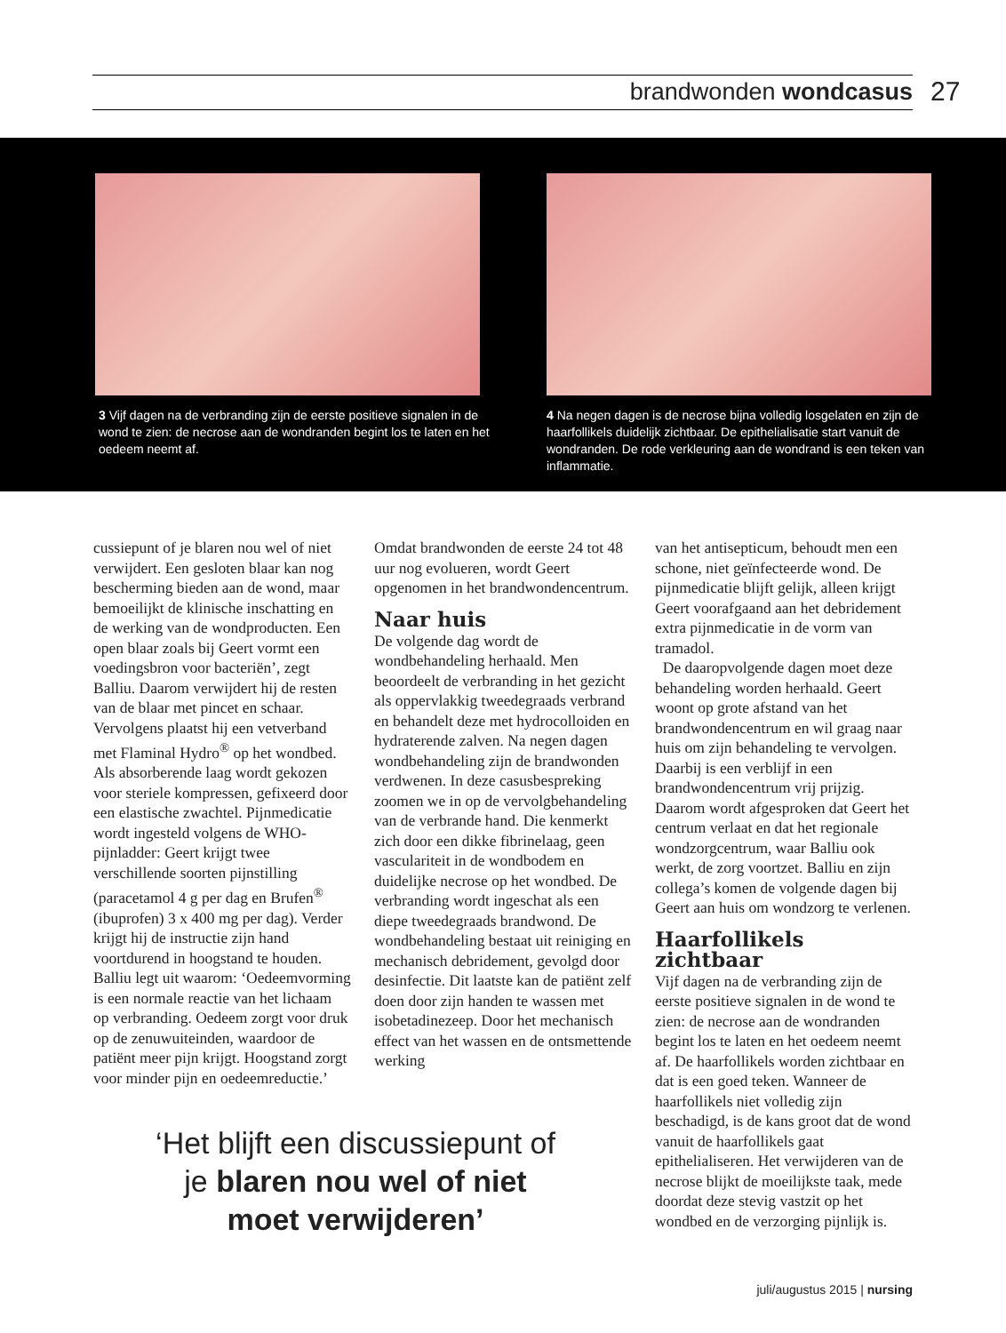brandwonden wondcasus 27
3 Vijf dagen na de verbranding zijn de eerste positieve signalen in de wond te zien: de necrose aan de wondranden begint los te laten en het oedeem neemt af.
4 Na negen dagen is de necrose bijna volledig losgelaten en zijn de haarfollikels duidelijk zichtbaar. De epithelialisatie start vanuit de wondranden. De rode verkleuring aan de wondrand is een teken van inflammatie.
cussiepunt of je blaren nou wel of niet verwijdert. Een gesloten blaar kan nog bescherming bieden aan de wond, maar bemoeilijkt de klinische inschatting en de werking van de wondproducten. Een open blaar zoals bij Geert vormt een voedingsbron voor bacteriën’, zegt Balliu. Daarom verwijdert hij de resten van de blaar met pincet en schaar. Vervolgens plaatst hij een vetverband met Flaminal Hydro<sup>®</sup> op het wondbed. Als absorberende laag wordt gekozen voor steriele kompressen, gefixeerd door een elastische zwachtel. Pijnmedicatie wordt ingesteld volgens de WHO-pijnladder: Geert krijgt twee verschillende soorten pijnstilling (paracetamol 4 g per dag en Brufen<sup>®</sup> (ibuprofen) 3 x 400 mg per dag). Verder krijgt hij de instructie zijn hand voortdurend in hoogstand te houden. Balliu legt uit waarom: ‘Oedeemvorming is een normale reactie van het lichaam op verbranding. Oedeem zorgt voor druk op de zenuwuiteinden, waardoor de patiënt meer pijn krijgt. Hoogstand zorgt voor minder pijn en oedeemreductie.’
Omdat brandwonden de eerste 24 tot 48 uur nog evolueren, wordt Geert opgenomen in het brandwondencentrum.
Naar huis
De volgende dag wordt de wondbehandeling herhaald. Men beoordeelt de verbranding in het gezicht als oppervlakkig tweedegraads verbrand en behandelt deze met hydrocolloiden en hydraterende zalven. Na negen dagen wondbehandeling zijn de brandwonden verdwenen. In deze casusbespreking zoomen we in op de vervolgbehandeling van de verbrande hand. Die kenmerkt zich door een dikke fibrinelaag, geen vasculariteit in de wondbodem en duidelijke necrose op het wondbed. De verbranding wordt ingeschat als een diepe tweedegraads brandwond. De wondbehandeling bestaat uit reiniging en mechanisch debridement, gevolgd door desinfectie. Dit laatste kan de patiënt zelf doen door zijn handen te wassen met isobetadinezeep. Door het mechanisch effect van het wassen en de ontsmettende werking
van het antisepticum, behoudt men een schone, niet geïnfecteerde wond. De pijnmedicatie blijft gelijk, alleen krijgt Geert voorafgaand aan het debridement extra pijnmedicatie in de vorm van tramadol.
De daaropvolgende dagen moet deze behandeling worden herhaald. Geert woont op grote afstand van het brandwondencentrum en wil graag naar huis om zijn behandeling te vervolgen. Daarbij is een verblijf in een brandwondencentrum vrij prijzig. Daarom wordt afgesproken dat Geert het centrum verlaat en dat het regionale wondzorgcentrum, waar Balliu ook werkt, de zorg voortzet. Balliu en zijn collega’s komen de volgende dagen bij Geert aan huis om wondzorg te verlenen.
Haarfollikels zichtbaar
Vijf dagen na de verbranding zijn de eerste positieve signalen in de wond te zien: de necrose aan de wondranden begint los te laten en het oedeem neemt af. De haarfollikels worden zichtbaar en dat is een goed teken. Wanneer de haarfollikels niet volledig zijn beschadigd, is de kans groot dat de wond vanuit de haarfollikels gaat epithelialiseren. Het verwijderen van de necrose blijkt de moeilijkste taak, mede doordat deze stevig vastzit op het wondbed en de verzorging pijnlijk is.
‘Het blijft een discussiepunt of je blaren nou wel of niet moet verwijderen’
juli/augustus 2015 | nursing